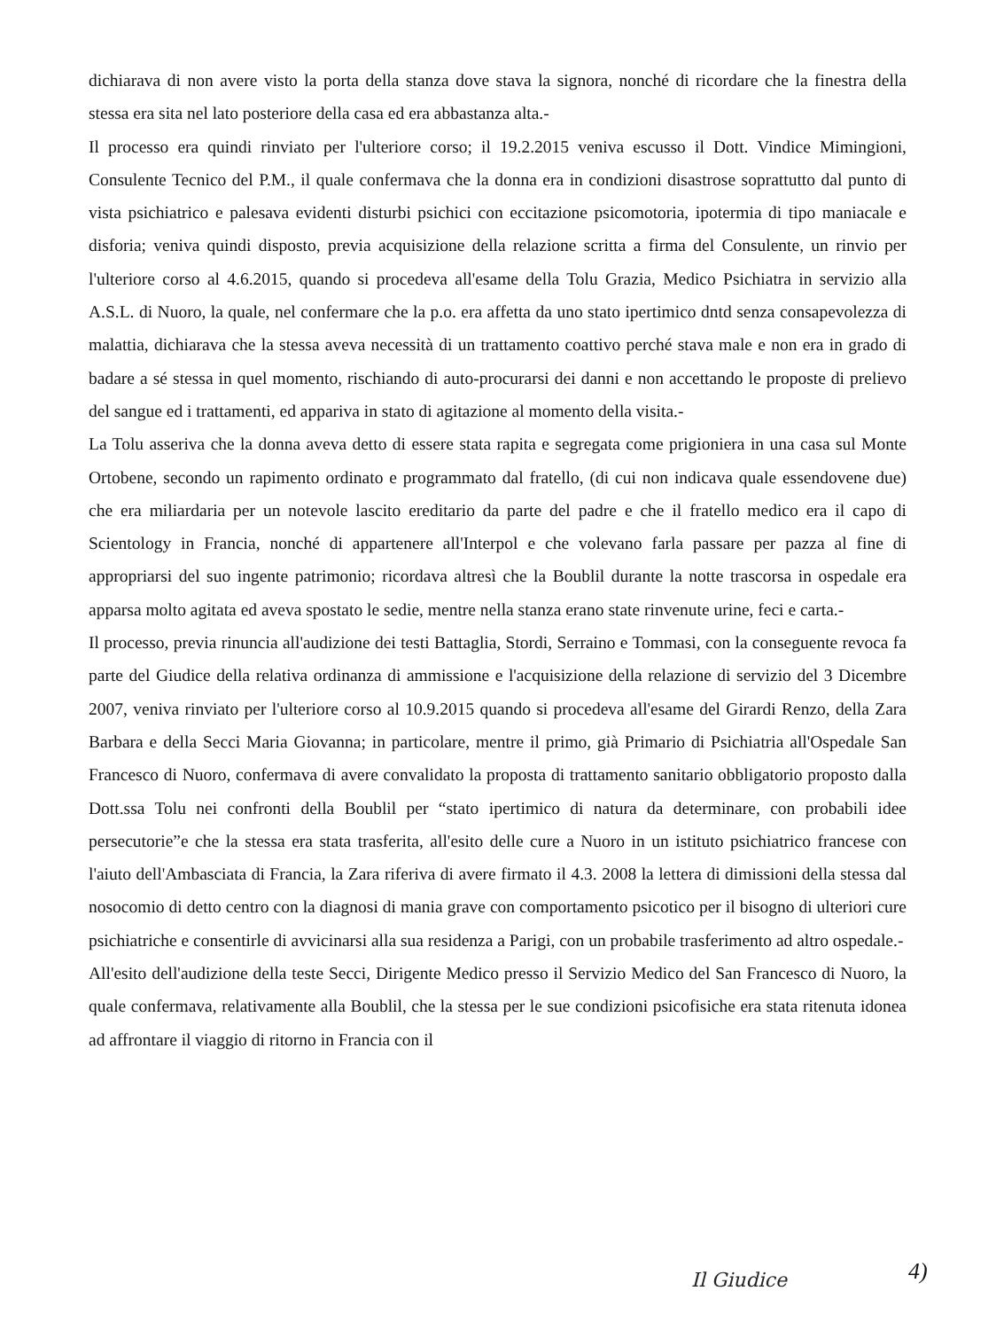dichiarava di non avere visto la porta della stanza dove stava la signora, nonché di ricordare che la finestra della stessa era sita nel lato posteriore della casa ed era abbastanza alta.-
Il processo era quindi rinviato per l'ulteriore corso; il 19.2.2015 veniva escusso il Dott. Vindice Mimingioni, Consulente Tecnico del P.M., il quale confermava che la donna era in condizioni disastrose soprattutto dal punto di vista psichiatrico e palesava evidenti disturbi psichici con eccitazione psicomotoria, ipotermia di tipo maniacale e disforia; veniva quindi disposto, previa acquisizione della relazione scritta a firma del Consulente, un rinvio per l'ulteriore corso al 4.6.2015, quando si procedeva all'esame della Tolu Grazia, Medico Psichiatra in servizio alla A.S.L. di Nuoro, la quale, nel confermare che la p.o. era affetta da uno stato ipertimico dntd senza consapevolezza di malattia, dichiarava che la stessa aveva necessità di un trattamento coattivo perché stava male e non era in grado di badare a sé stessa in quel momento, rischiando di auto-procurarsi dei danni e non accettando le proposte di prelievo del sangue ed i trattamenti, ed appariva in stato di agitazione al momento della visita.-
La Tolu asseriva che la donna aveva detto di essere stata rapita e segregata come prigioniera in una casa sul Monte Ortobene, secondo un rapimento ordinato e programmato dal fratello, (di cui non indicava quale essendovene due) che era miliardaria per un notevole lascito ereditario da parte del padre e che il fratello medico era il capo di Scientology in Francia, nonché di appartenere all'Interpol e che volevano farla passare per pazza al fine di appropriarsi del suo ingente patrimonio; ricordava altresì che la Boublil durante la notte trascorsa in ospedale era apparsa molto agitata ed aveva spostato le sedie, mentre nella stanza erano state rinvenute urine, feci e carta.-
Il processo, previa rinuncia all'audizione dei testi Battaglia, Stordi, Serraino e Tommasi, con la conseguente revoca fa parte del Giudice della relativa ordinanza di ammissione e l'acquisizione della relazione di servizio del 3 Dicembre 2007, veniva rinviato per l'ulteriore corso al 10.9.2015 quando si procedeva all'esame del Girardi Renzo, della Zara Barbara e della Secci Maria Giovanna; in particolare, mentre il primo, già Primario di Psichiatria all'Ospedale San Francesco di Nuoro, confermava di avere convalidato la proposta di trattamento sanitario obbligatorio proposto dalla Dott.ssa Tolu nei confronti della Boublil per “stato ipertimico di natura da determinare, con probabili idee persecutorie”e che la stessa era stata trasferita, all'esito delle cure a Nuoro in un istituto psichiatrico francese con l'aiuto dell'Ambasciata di Francia, la Zara riferiva di avere firmato il 4.3. 2008 la lettera di dimissioni della stessa dal nosocomio di detto centro con la diagnosi di mania grave con comportamento psicotico per il bisogno di ulteriori cure psichiatriche e consentirle di avvicinarsi alla sua residenza a Parigi, con un probabile trasferimento ad altro ospedale.-
All'esito dell'audizione della teste Secci, Dirigente Medico presso il Servizio Medico del San Francesco di Nuoro, la quale confermava, relativamente alla Boublil, che la stessa per le sue condizioni psicofisiche era stata ritenuta idonea ad affrontare il viaggio di ritorno in Francia con il
Il Giudice 4)